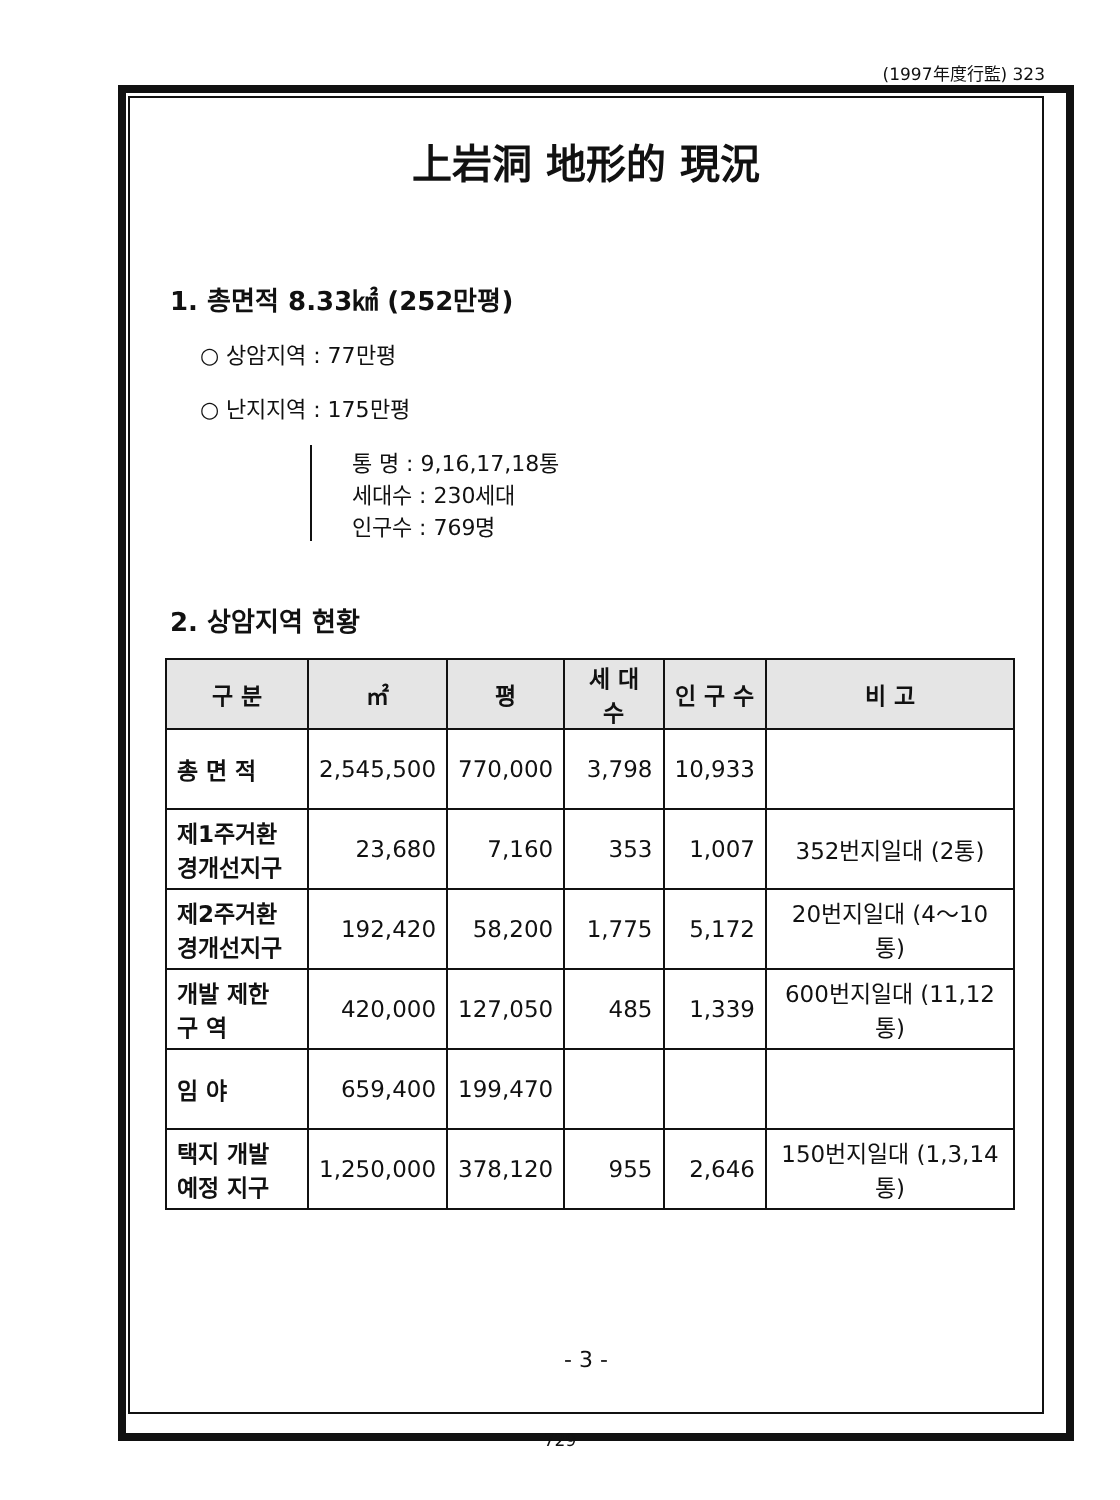(1997年度行監) 323
上岩洞 地形的 現況
1. 총면적 8.33㎢ (252만평)
○ 상암지역 : 77만평
○ 난지지역 : 175만평
통 명 : 9,16,17,18통
세대수 : 230세대
인구수 : 769명
2. 상암지역 현황
| 구 분 | ㎡ | 평 | 세 대 수 | 인 구 수 | 비 고 |
| --- | --- | --- | --- | --- | --- |
| 총 면 적 | 2,545,500 | 770,000 | 3,798 | 10,933 | |
| 제1주거환 경개선지구 | 23,680 | 7,160 | 353 | 1,007 | 352번지일대 (2통) |
| 제2주거환 경개선지구 | 192,420 | 58,200 | 1,775 | 5,172 | 20번지일대 (4～10통) |
| 개발 제한 구 역 | 420,000 | 127,050 | 485 | 1,339 | 600번지일대 (11,12통) |
| 임 야 | 659,400 | 199,470 | | | |
| 택지 개발 예정 지구 | 1,250,000 | 378,120 | 955 | 2,646 | 150번지일대 (1,3,14통) |
- 3 -
729